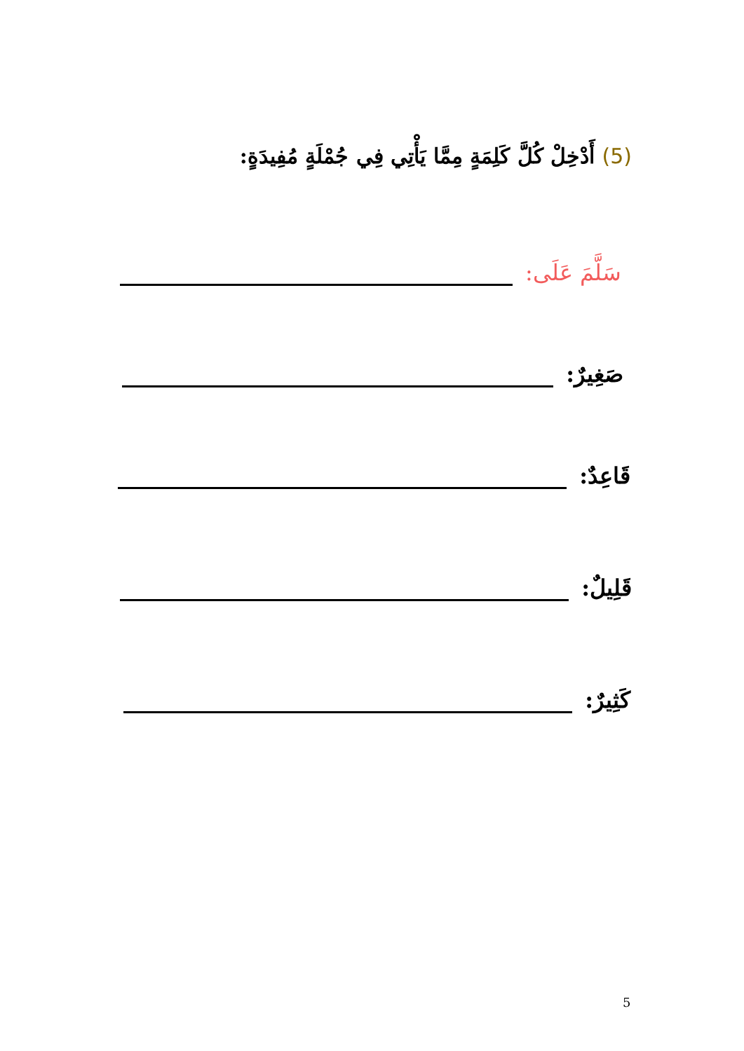(5) أَدْخِلْ كُلَّ كَلِمَةٍ مِمَّا يَأْتِي فِي جُمْلَةٍ مُفِيدَةٍ:
سَلَّمَ عَلَى:
صَغِيرٌ:
قَاعِدٌ:
قَلِيلٌ:
كَثِيرٌ:
5